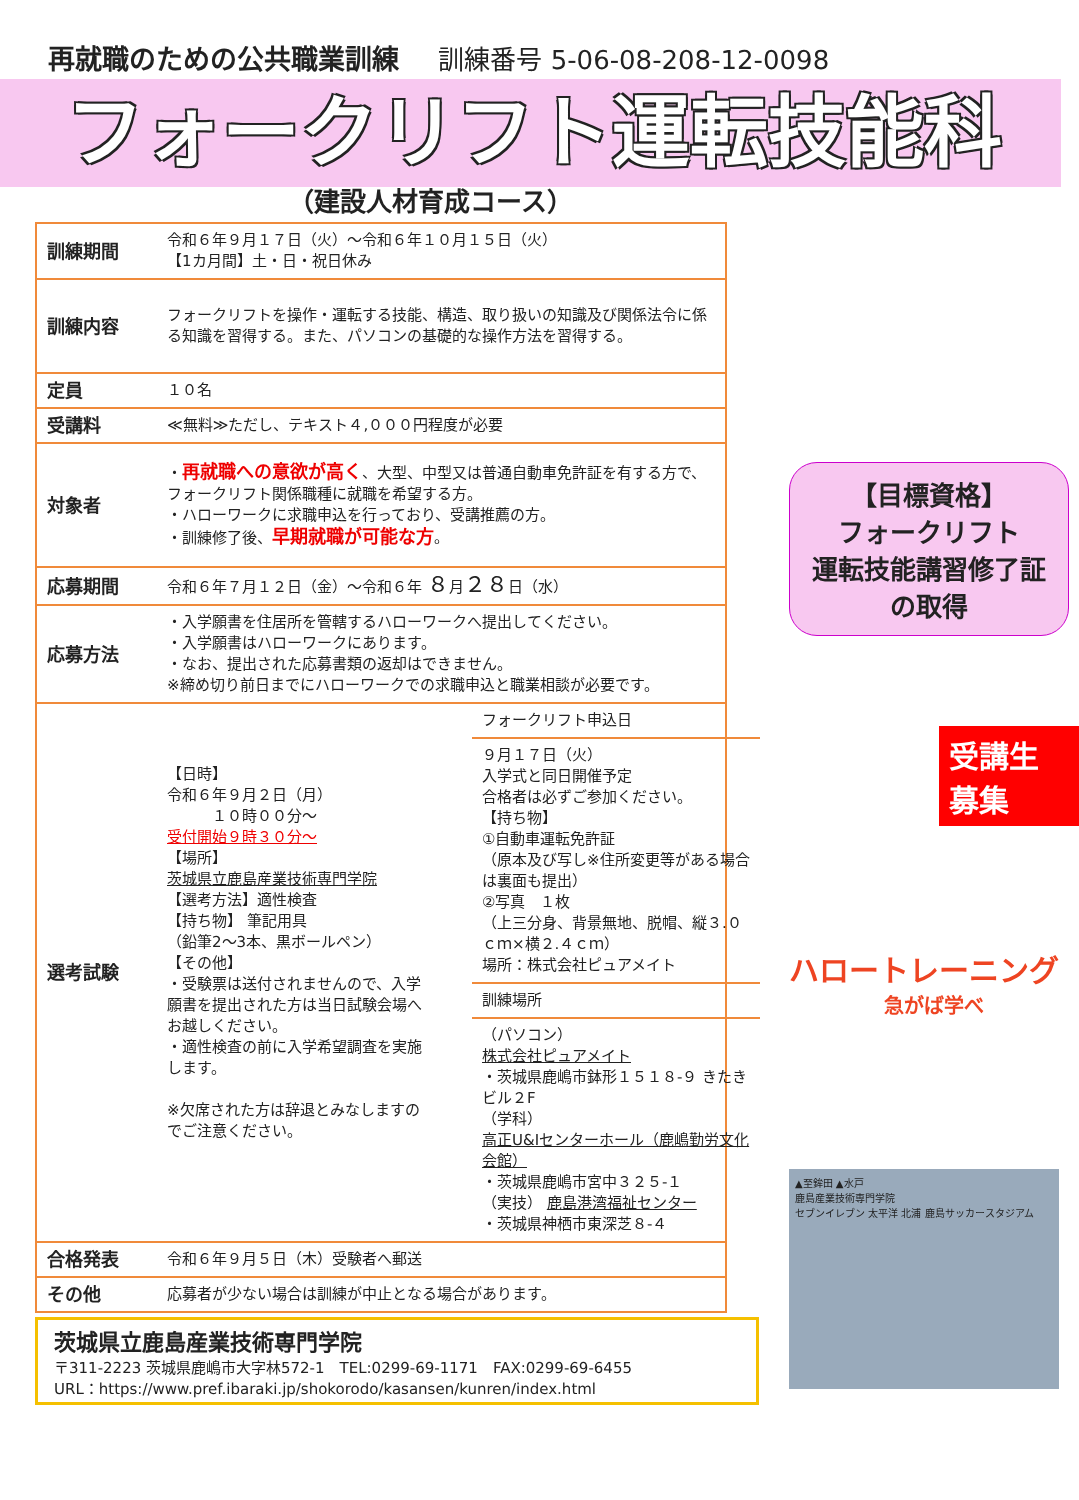再就職のための公共職業訓練 訓練番号 5-06-08-208-12-0098
フォークリフト運転技能科
（建設人材育成コース）
| 訓練期間 | 令和６年９月１７日（火）～令和６年１０月１５日（火） 【1カ月間】土・日・祝日休み |
| 訓練内容 | フォークリフトを操作・運転する技能、構造、取り扱いの知識及び関係法令に係る知識を習得する。また、パソコンの基礎的な操作方法を習得する。 |
| 定員 | １０名 |
| 受講料 | ≪無料≫ただし、テキスト４,０００円程度が必要 |
| 対象者 | ・ 再就職への意欲が高く 、大型、中型又は普通自動車免許証を有する方で、フォークリフト関係職種に就職を希望する方。 ・ハローワークに求職申込を行っており、受講推薦の方。 ・訓練修了後、 早期就職が可能な方 。 |
| 応募期間 | 令和６年７月１２日（金）～令和６年 ８ 月 ２８ 日（水） |
| 応募方法 | ・入学願書を住居所を管轄するハローワークへ提出してください。 ・入学願書はハローワークにあります。 ・なお、提出された応募書類の返却はできません。 ※締め切り前日までにハローワークでの求職申込と職業相談が必要です。 |
| 選考試験 | 【日時】 令和６年９月２日（月） １０時００分～ 受付開始９時３０分～ 【場所】 茨城県立鹿島産業技術専門学院 【選考方法】適性検査 【持ち物】 筆記用具 （鉛筆2～3本、黒ボールペン） 【その他】 ・受験票は送付されませんので、入学願書を提出された方は当日試験会場へお越しください。 ・適性検査の前に入学希望調査を実施します。 ※欠席された方は辞退とみなしますのでご注意ください。 / フォークリフト申込日 / / ９月１７日（火） 入学式と同日開催予定 合格者は必ずご参加ください。 【持ち物】 ①自動車運転免許証 （原本及び写し※住所変更等がある場合は裏面も提出） ②写真 １枚 （上三分身、背景無地、脱帽、縦３.０ｃｍ×横２.４ｃｍ） 場所：株式会社ピュアメイト / / 訓練場所 / / （パソコン） 株式会社ピュアメイト ・茨城県鹿嶋市鉢形１５１８-９ きたきビル２F （学科） 高正U&Iセンターホール（鹿嶋勤労文化会館） ・茨城県鹿嶋市宮中３２５-１ （実技） 鹿島港湾福祉センター ・茨城県神栖市東深芝８-４ / |
| 合格発表 | 令和６年９月５日（木）受験者へ郵送 |
| その他 | 応募者が少ない場合は訓練が中止となる場合があります。 |
茨城県立鹿島産業技術専門学院
〒311-2223 茨城県鹿嶋市大字林572-1　TEL:0299-69-1171　FAX:0299-69-6455
URL：https://www.pref.ibaraki.jp/shokorodo/kasansen/kunren/index.html
【目標資格】
フォークリフト
運転技能講習修了証
の取得
受講生
募集
ハロートレーニング
急がば学べ
▲至鉾田 ▲水戸
鹿島産業技術専門学院
セブンイレブン 太平洋 北浦 鹿島サッカースタジアム